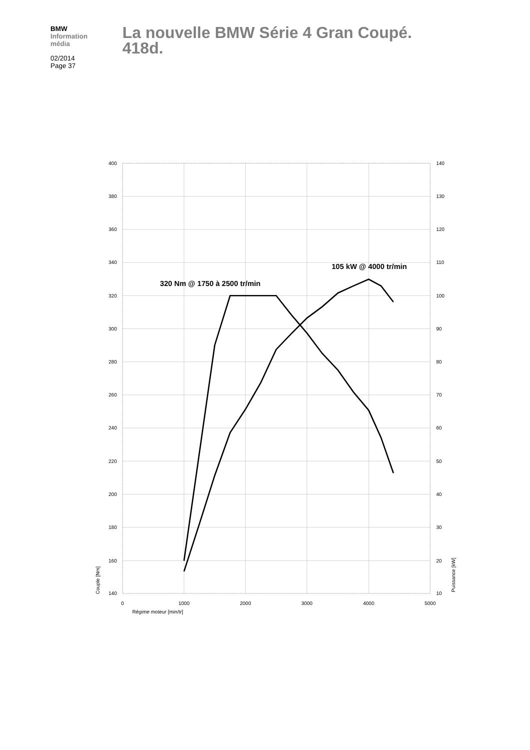BMW
Information
média
02/2014
Page 37
La nouvelle BMW Série 4 Gran Coupé.
418d.
400
380
360
340
320
300
280
260
240
220
200
180
160
140
140
130
120
110
100
90
80
70
60
50
40
30
20
10
0
1000
2000
3000
4000
5000
Régime moteur [min/tr]
Couple [Nm]
Puissance [kW]
320 Nm @ 1750 à 2500 tr/min
105 kW @ 4000 tr/min